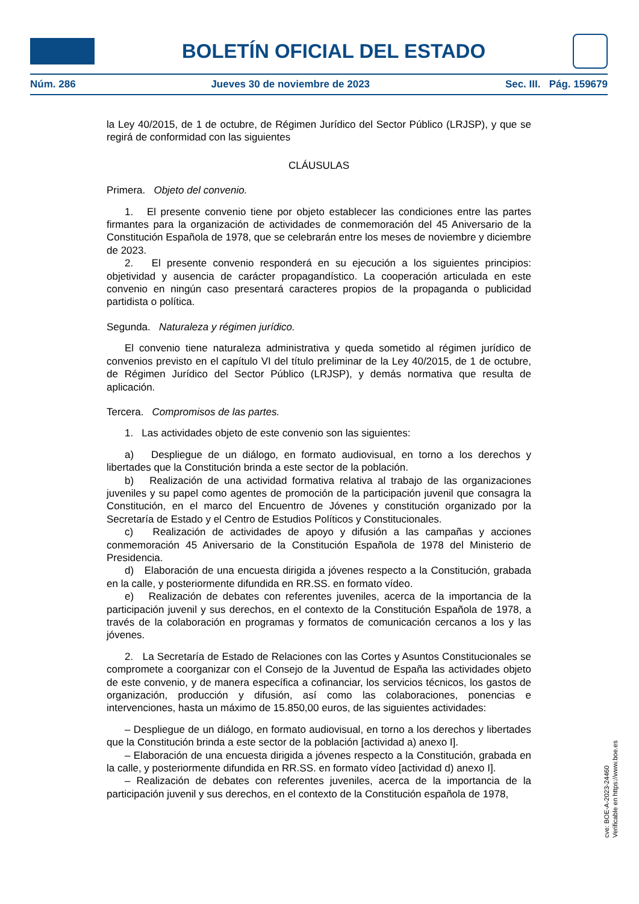BOLETÍN OFICIAL DEL ESTADO
Núm. 286 Jueves 30 de noviembre de 2023 Sec. III. Pág. 159679
la Ley 40/2015, de 1 de octubre, de Régimen Jurídico del Sector Público (LRJSP), y que se regirá de conformidad con las siguientes
CLÁUSULAS
Primera. Objeto del convenio.
1. El presente convenio tiene por objeto establecer las condiciones entre las partes firmantes para la organización de actividades de conmemoración del 45 Aniversario de la Constitución Española de 1978, que se celebrarán entre los meses de noviembre y diciembre de 2023.
2. El presente convenio responderá en su ejecución a los siguientes principios: objetividad y ausencia de carácter propagandístico. La cooperación articulada en este convenio en ningún caso presentará caracteres propios de la propaganda o publicidad partidista o política.
Segunda. Naturaleza y régimen jurídico.
El convenio tiene naturaleza administrativa y queda sometido al régimen jurídico de convenios previsto en el capítulo VI del título preliminar de la Ley 40/2015, de 1 de octubre, de Régimen Jurídico del Sector Público (LRJSP), y demás normativa que resulta de aplicación.
Tercera. Compromisos de las partes.
1. Las actividades objeto de este convenio son las siguientes:
a) Despliegue de un diálogo, en formato audiovisual, en torno a los derechos y libertades que la Constitución brinda a este sector de la población.
b) Realización de una actividad formativa relativa al trabajo de las organizaciones juveniles y su papel como agentes de promoción de la participación juvenil que consagra la Constitución, en el marco del Encuentro de Jóvenes y constitución organizado por la Secretaría de Estado y el Centro de Estudios Políticos y Constitucionales.
c) Realización de actividades de apoyo y difusión a las campañas y acciones conmemoración 45 Aniversario de la Constitución Española de 1978 del Ministerio de Presidencia.
d) Elaboración de una encuesta dirigida a jóvenes respecto a la Constitución, grabada en la calle, y posteriormente difundida en RR.SS. en formato vídeo.
e) Realización de debates con referentes juveniles, acerca de la importancia de la participación juvenil y sus derechos, en el contexto de la Constitución Española de 1978, a través de la colaboración en programas y formatos de comunicación cercanos a los y las jóvenes.
2. La Secretaría de Estado de Relaciones con las Cortes y Asuntos Constitucionales se compromete a coorganizar con el Consejo de la Juventud de España las actividades objeto de este convenio, y de manera específica a cofinanciar, los servicios técnicos, los gastos de organización, producción y difusión, así como las colaboraciones, ponencias e intervenciones, hasta un máximo de 15.850,00 euros, de las siguientes actividades:
– Despliegue de un diálogo, en formato audiovisual, en torno a los derechos y libertades que la Constitución brinda a este sector de la población [actividad a) anexo I].
– Elaboración de una encuesta dirigida a jóvenes respecto a la Constitución, grabada en la calle, y posteriormente difundida en RR.SS. en formato vídeo [actividad d) anexo I].
– Realización de debates con referentes juveniles, acerca de la importancia de la participación juvenil y sus derechos, en el contexto de la Constitución española de 1978,
cve: BOE-A-2023-24460
Verificable en https://www.boe.es